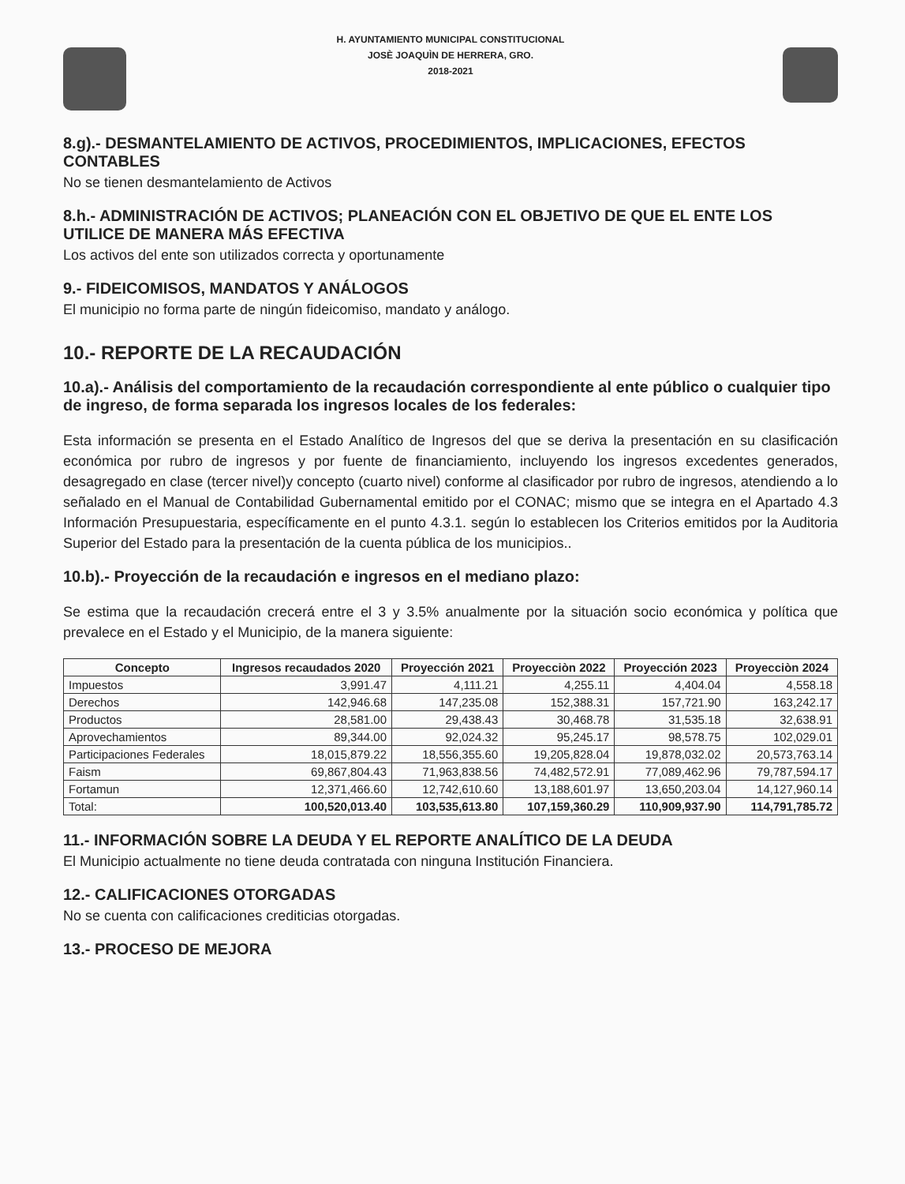H. AYUNTAMIENTO MUNICIPAL CONSTITUCIONAL
JOSÈ JOAQUÌN DE HERRERA, GRO.
2018-2021
8.g).- DESMANTELAMIENTO DE ACTIVOS, PROCEDIMIENTOS, IMPLICACIONES, EFECTOS CONTABLES
No se tienen desmantelamiento de Activos
8.h.- ADMINISTRACIÓN DE ACTIVOS; PLANEACIÓN CON EL OBJETIVO DE QUE EL ENTE LOS UTILICE DE MANERA MÁS EFECTIVA
Los activos del ente son utilizados correcta y oportunamente
9.- FIDEICOMISOS, MANDATOS Y ANÁLOGOS
El municipio no forma parte de ningún fideicomiso, mandato y análogo.
10.- REPORTE DE LA RECAUDACIÓN
10.a).- Análisis del comportamiento de la recaudación correspondiente al ente público o cualquier tipo de ingreso, de forma separada los ingresos locales de los federales:
Esta información se presenta en el Estado Analítico de Ingresos del que se deriva la presentación en su clasificación económica por rubro de ingresos y por fuente de financiamiento, incluyendo los ingresos excedentes generados, desagregado en clase (tercer nivel)y concepto (cuarto nivel) conforme al clasificador por rubro de ingresos, atendiendo a lo señalado en el Manual de Contabilidad Gubernamental emitido por el CONAC; mismo que se integra en el Apartado 4.3 Información Presupuestaria, específicamente en el punto 4.3.1. según lo establecen los Criterios emitidos por la Auditoria Superior del Estado para la presentación de la cuenta pública de los municipios..
10.b).- Proyección de la recaudación e ingresos en el mediano plazo:
Se estima que la recaudación crecerá entre el 3 y 3.5% anualmente por la situación socio económica y política que prevalece en el Estado y el Municipio, de la manera siguiente:
| Concepto | Ingresos recaudados 2020 | Proyección 2021 | Proyecciòn 2022 | Proyección 2023 | Proyecciòn 2024 |
| --- | --- | --- | --- | --- | --- |
| Impuestos | 3,991.47 | 4,111.21 | 4,255.11 | 4,404.04 | 4,558.18 |
| Derechos | 142,946.68 | 147,235.08 | 152,388.31 | 157,721.90 | 163,242.17 |
| Productos | 28,581.00 | 29,438.43 | 30,468.78 | 31,535.18 | 32,638.91 |
| Aprovechamientos | 89,344.00 | 92,024.32 | 95,245.17 | 98,578.75 | 102,029.01 |
| Participaciones Federales | 18,015,879.22 | 18,556,355.60 | 19,205,828.04 | 19,878,032.02 | 20,573,763.14 |
| Faism | 69,867,804.43 | 71,963,838.56 | 74,482,572.91 | 77,089,462.96 | 79,787,594.17 |
| Fortamun | 12,371,466.60 | 12,742,610.60 | 13,188,601.97 | 13,650,203.04 | 14,127,960.14 |
| Total: | 100,520,013.40 | 103,535,613.80 | 107,159,360.29 | 110,909,937.90 | 114,791,785.72 |
11.- INFORMACIÓN SOBRE LA DEUDA Y EL REPORTE ANALÍTICO DE LA DEUDA
El Municipio actualmente no tiene deuda contratada con ninguna Institución Financiera.
12.- CALIFICACIONES OTORGADAS
No se cuenta con calificaciones crediticias otorgadas.
13.- PROCESO DE MEJORA